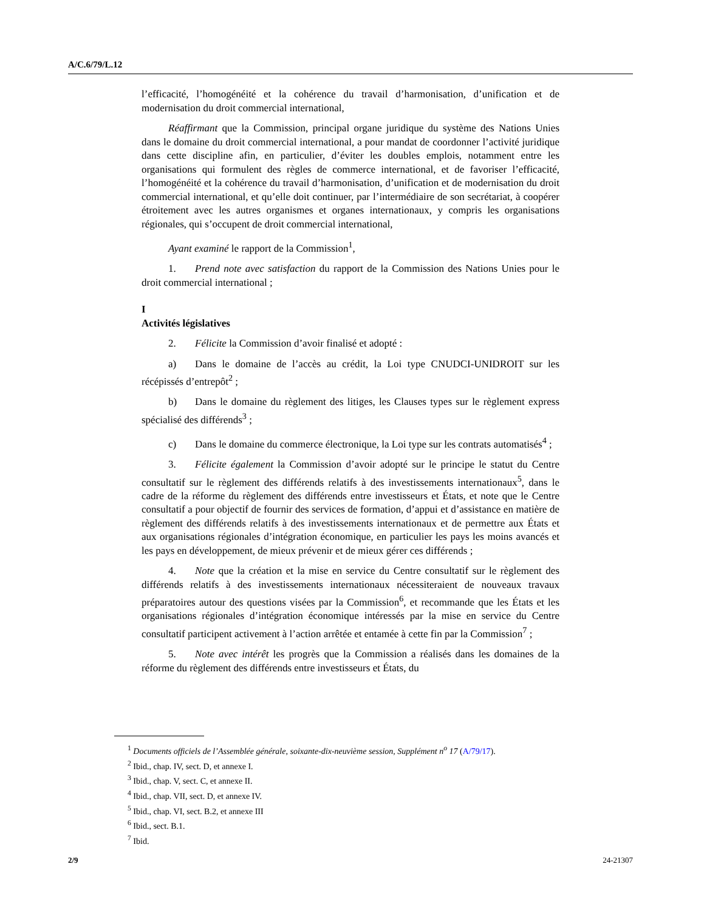A/C.6/79/L.12
l’efficacité, l’homogénéité et la cohérence du travail d’harmonisation, d’unification et de modernisation du droit commercial international,
Réaffirmant que la Commission, principal organe juridique du système des Nations Unies dans le domaine du droit commercial international, a pour mandat de coordonner l’activité juridique dans cette discipline afin, en particulier, d’éviter les doubles emplois, notamment entre les organisations qui formulent des règles de commerce international, et de favoriser l’efficacité, l’homogénéité et la cohérence du travail d’harmonisation, d’unification et de modernisation du droit commercial international, et qu’elle doit continuer, par l’intermédiaire de son secrétariat, à coopérer étroitement avec les autres organismes et organes internationaux, y compris les organisations régionales, qui s’occupent de droit commercial international,
Ayant examiné le rapport de la Commission<sup>1</sup>,
1. Prend note avec satisfaction du rapport de la Commission des Nations Unies pour le droit commercial international ;
I
Activités législatives
2. Félicite la Commission d’avoir finalisé et adopté :
a) Dans le domaine de l’accès au crédit, la Loi type CNUDCI-UNIDROIT sur les récépissés d’entrepôt<sup>2</sup> ;
b) Dans le domaine du règlement des litiges, les Clauses types sur le règlement express spécialisé des différends<sup>3</sup> ;
c) Dans le domaine du commerce électronique, la Loi type sur les contrats automatisés<sup>4</sup> ;
3. Félicite également la Commission d’avoir adopté sur le principe le statut du Centre consultatif sur le règlement des différends relatifs à des investissements internationaux<sup>5</sup>, dans le cadre de la réforme du règlement des différends entre investisseurs et États, et note que le Centre consultatif a pour objectif de fournir des services de formation, d’appui et d’assistance en matière de règlement des différends relatifs à des investissements internationaux et de permettre aux États et aux organisations régionales d’intégration économique, en particulier les pays les moins avancés et les pays en développement, de mieux prévenir et de mieux gérer ces différends ;
4. Note que la création et la mise en service du Centre consultatif sur le règlement des différends relatifs à des investissements internationaux nécessiteraient de nouveaux travaux préparatoires autour des questions visées par la Commission<sup>6</sup>, et recommande que les États et les organisations régionales d’intégration économique intéressés par la mise en service du Centre consultatif participent activement à l’action arrêtée et entamée à cette fin par la Commission<sup>7</sup> ;
5. Note avec intérêt les progrès que la Commission a réalisés dans les domaines de la réforme du règlement des différends entre investisseurs et États, du
<sup>1</sup> Documents officiels de l’Assemblée générale, soixante-dix-neuvième session, Supplément n<sup>o</sup> 17 (A/79/17).
<sup>2</sup> Ibid., chap. IV, sect. D, et annexe I.
<sup>3</sup> Ibid., chap. V, sect. C, et annexe II.
<sup>4</sup> Ibid., chap. VII, sect. D, et annexe IV.
<sup>5</sup> Ibid., chap. VI, sect. B.2, et annexe III
<sup>6</sup> Ibid., sect. B.1.
<sup>7</sup> Ibid.
2/9 24-21307